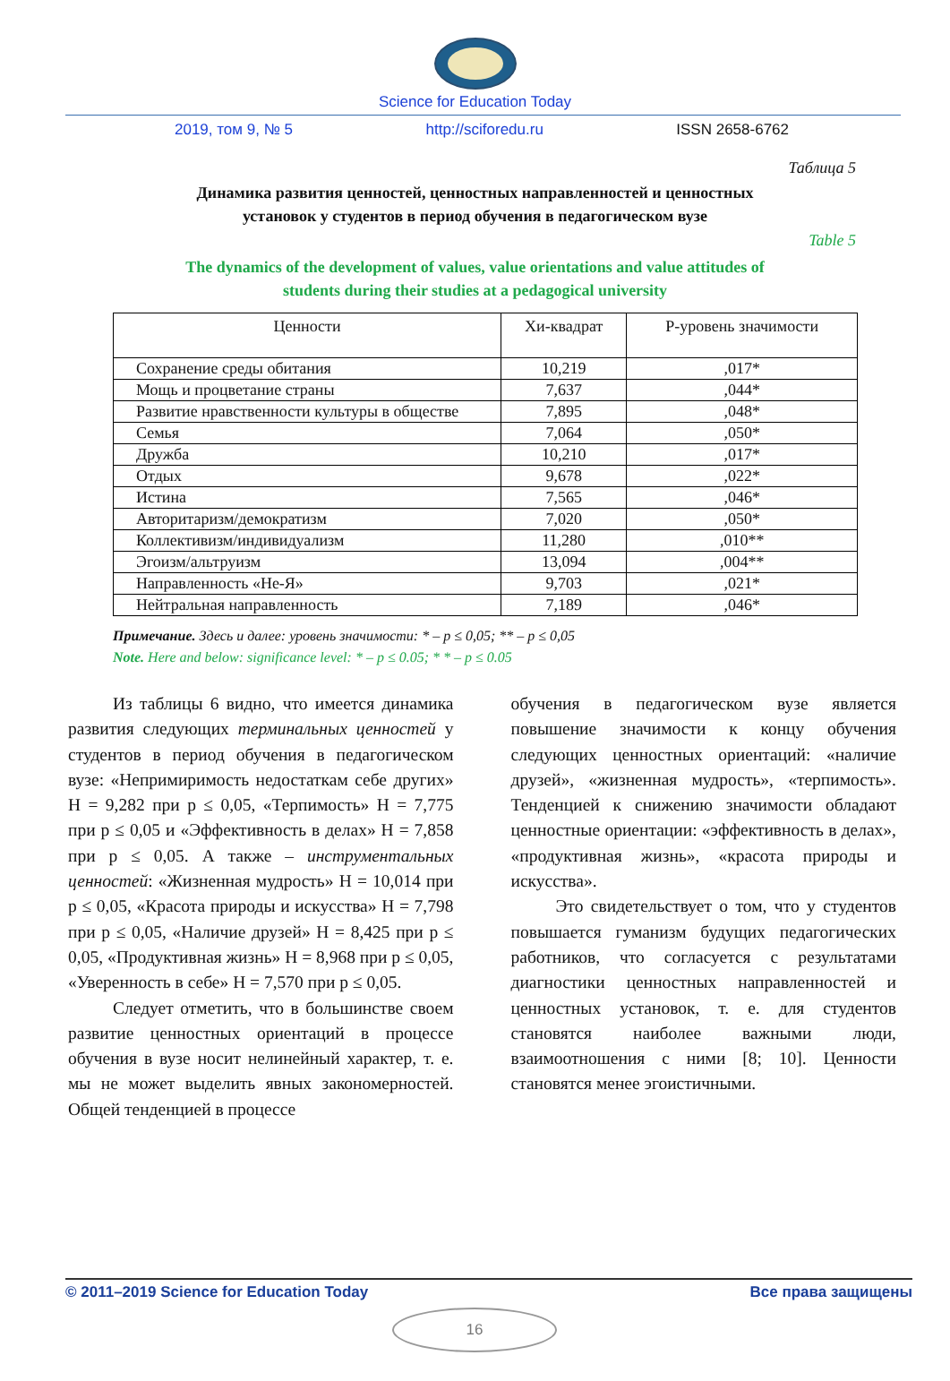Science for Education Today
2019, том 9, № 5 http://sciforedu.ru ISSN 2658-6762
Таблица 5
Динамика развития ценностей, ценностных направленностей и ценностных установок у студентов в период обучения в педагогическом вузе
Table 5
The dynamics of the development of values, value orientations and value attitudes of students during their studies at a pedagogical university
| Ценности | Хи-квадрат | Р-уровень значимости |
| --- | --- | --- |
| Сохранение среды обитания | 10,219 | ,017* |
| Мощь и процветание страны | 7,637 | ,044* |
| Развитие нравственности культуры в обществе | 7,895 | ,048* |
| Семья | 7,064 | ,050* |
| Дружба | 10,210 | ,017* |
| Отдых | 9,678 | ,022* |
| Истина | 7,565 | ,046* |
| Авторитаризм/демократизм | 7,020 | ,050* |
| Коллективизм/индивидуализм | 11,280 | ,010** |
| Эгоизм/альтруизм | 13,094 | ,004** |
| Направленность «Не-Я» | 9,703 | ,021* |
| Нейтральная направленность | 7,189 | ,046* |
Примечание. Здесь и далее: уровень значимости: * – p ≤ 0,05; ** – p ≤ 0,05
Note. Here and below: significance level: * – p ≤ 0.05; * * – p ≤ 0.05
Из таблицы 6 видно, что имеется динамика развития следующих терминальных ценностей у студентов в период обучения в педагогическом вузе: «Непримиримость недостаткам себе других» Н = 9,282 при p ≤ 0,05, «Терпимость» Н = 7,775 при p ≤ 0,05 и «Эффективность в делах» Н = 7,858 при p ≤ 0,05. А также – инструментальных ценностей: «Жизненная мудрость» Н = 10,014 при p ≤ 0,05, «Красота природы и искусства» Н = 7,798 при p ≤ 0,05, «Наличие друзей» Н = 8,425 при p ≤ 0,05, «Продуктивная жизнь» Н = 8,968 при p ≤ 0,05, «Уверенность в себе» Н = 7,570 при p ≤ 0,05.
Следует отметить, что в большинстве своем развитие ценностных ориентаций в процессе обучения в вузе носит нелинейный характер, т. е. мы не может выделить явных закономерностей. Общей тенденцией в процессе
обучения в педагогическом вузе является повышение значимости к концу обучения следующих ценностных ориентаций: «наличие друзей», «жизненная мудрость», «терпимость». Тенденцией к снижению значимости обладают ценностные ориентации: «эффективность в делах», «продуктивная жизнь», «красота природы и искусства».
Это свидетельствует о том, что у студентов повышается гуманизм будущих педагогических работников, что согласуется с результатами диагностики ценностных направленностей и ценностных установок, т. е. для студентов становятся наиболее важными люди, взаимоотношения с ними [8; 10]. Ценности становятся менее эгоистичными.
© 2011–2019 Science for Education Today Все права защищены
16